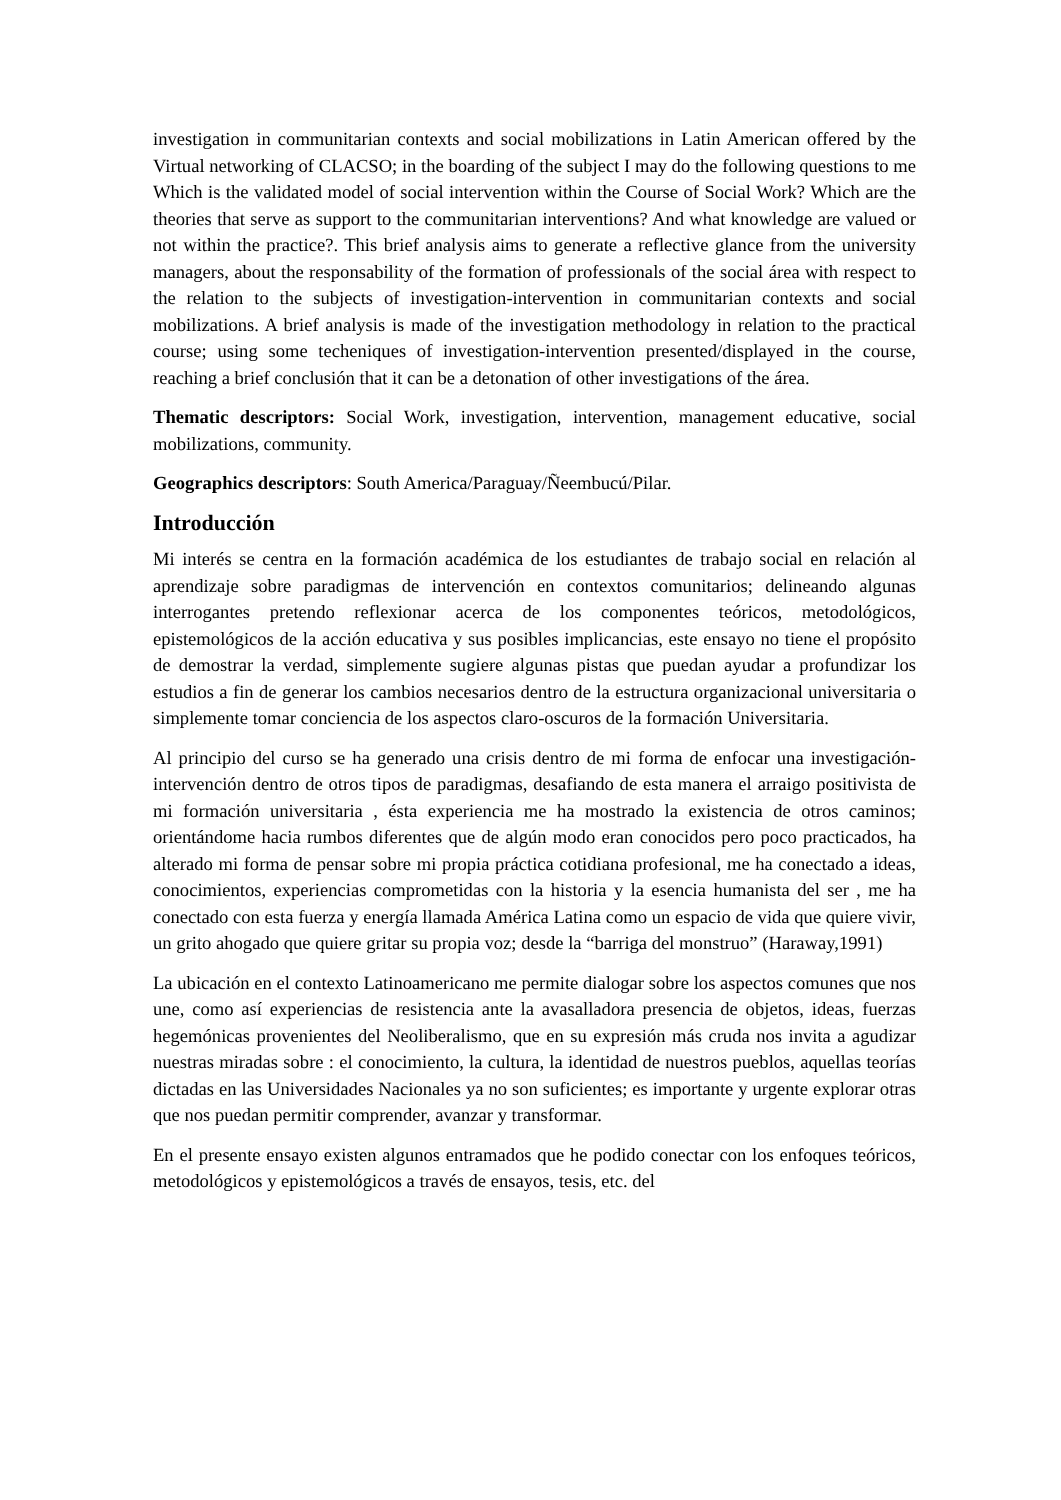investigation in communitarian contexts and social mobilizations in Latin American offered by the Virtual networking of CLACSO; in the boarding of the subject I may do the following questions to me Which is the validated model of social intervention within the Course of Social Work? Which are the theories that serve as support to the communitarian interventions? And what knowledge are valued or not within the practice?. This brief analysis aims to generate a reflective glance from the university managers, about the responsability of the formation of professionals of the social área with respect to the relation to the subjects of investigation-intervention in communitarian contexts and social mobilizations. A brief analysis is made of the investigation methodology in relation to the practical course; using some techeniques of investigation-intervention presented/displayed in the course, reaching a brief conclusión that it can be a detonation of other investigations of the área.
Thematic descriptors: Social Work, investigation, intervention, management educative, social mobilizations, community.
Geographics descriptors: South America/Paraguay/Ñeembucú/Pilar.
Introducción
Mi interés se centra en la formación académica de los estudiantes de trabajo social en relación al aprendizaje sobre paradigmas de intervención en contextos comunitarios; delineando algunas interrogantes pretendo reflexionar acerca de los componentes teóricos, metodológicos, epistemológicos de la acción educativa y sus posibles implicancias, este ensayo no tiene el propósito de demostrar la verdad, simplemente sugiere algunas pistas que puedan ayudar a profundizar los estudios a fin de generar los cambios necesarios dentro de la estructura organizacional universitaria o simplemente tomar conciencia de los aspectos claro-oscuros de la formación Universitaria.
Al principio del curso se ha generado una crisis dentro de mi forma de enfocar una investigación-intervención dentro de otros tipos de paradigmas, desafiando de esta manera el arraigo positivista de mi formación universitaria , ésta experiencia me ha mostrado la existencia de otros caminos; orientándome hacia rumbos diferentes que de algún modo eran conocidos pero poco practicados, ha alterado mi forma de pensar sobre mi propia práctica cotidiana profesional, me ha conectado a ideas, conocimientos, experiencias comprometidas con la historia y la esencia humanista del ser , me ha conectado con esta fuerza y energía llamada América Latina como un espacio de vida que quiere vivir, un grito ahogado que quiere gritar su propia voz; desde la “barriga del monstruo” (Haraway,1991)
La ubicación en el contexto Latinoamericano me permite dialogar sobre los aspectos comunes que nos une, como así experiencias de resistencia ante la avasalladora presencia de objetos, ideas, fuerzas hegemónicas provenientes del Neoliberalismo, que en su expresión más cruda nos invita a agudizar nuestras miradas sobre : el conocimiento, la cultura, la identidad de nuestros pueblos, aquellas teorías dictadas en las Universidades Nacionales ya no son suficientes; es importante y urgente explorar otras que nos puedan permitir comprender, avanzar y transformar.
En el presente ensayo existen algunos entramados que he podido conectar con los enfoques teóricos, metodológicos y epistemológicos a través de ensayos, tesis, etc. del